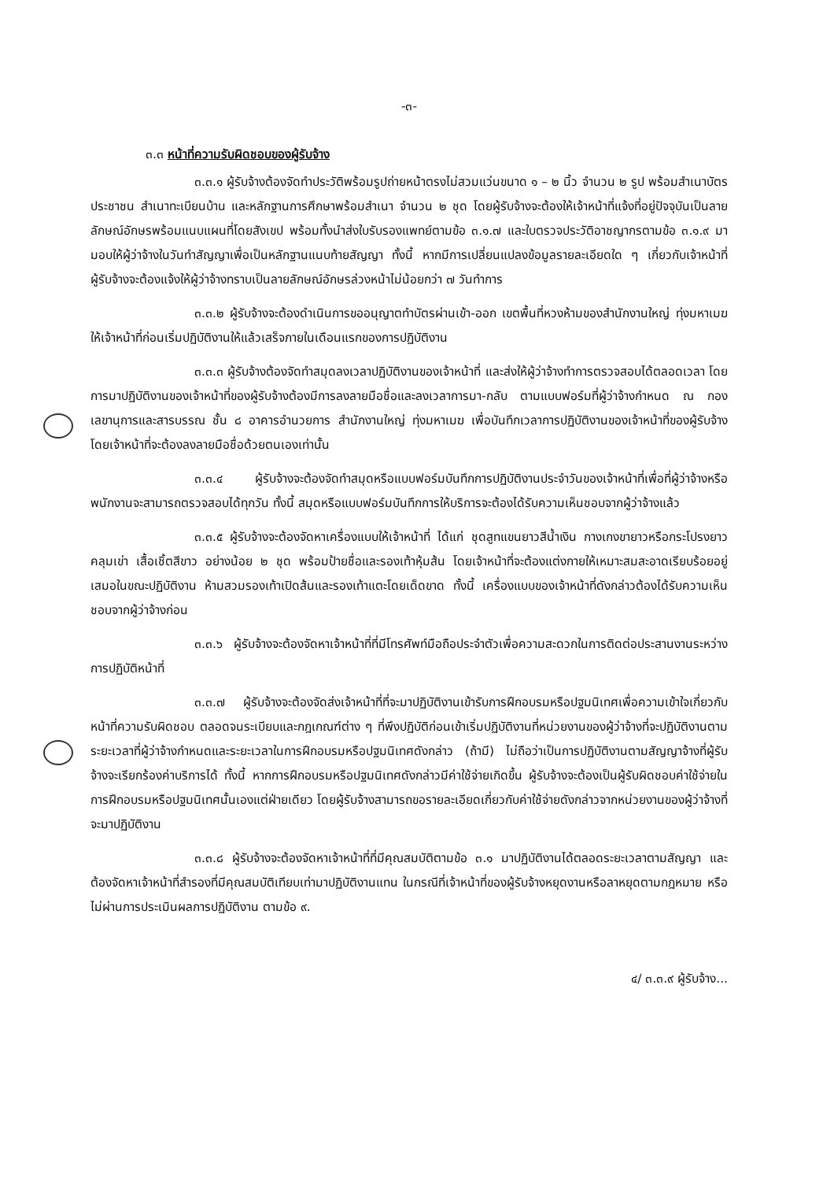-๓-
๓.๓ หน้าที่ความรับผิดชอบของผู้รับจ้าง
๓.๓.๑ ผู้รับจ้างต้องจัดทำประวัติพร้อมรูปถ่ายหน้าตรงไม่สวมแว่นขนาด ๑ – ๒ นิ้ว จำนวน ๒ รูป พร้อมสำเนาบัตรประชาชน สำเนาทะเบียนบ้าน และหลักฐานการศึกษาพร้อมสำเนา จำนวน ๒ ชุด โดยผู้รับจ้างจะต้องให้เจ้าหน้าที่แจ้งที่อยู่ปัจจุบันเป็นลายลักษณ์อักษรพร้อมแนบแผนที่โดยสังเขป พร้อมทั้งนำส่งใบรับรองแพทย์ตามข้อ ๓.๑.๗ และใบตรวจประวัติอาชญากรตามข้อ ๓.๑.๙ มามอบให้ผู้ว่าจ้างในวันทำสัญญาเพื่อเป็นหลักฐานแนบท้ายสัญญา ทั้งนี้ หากมีการเปลี่ยนแปลงข้อมูลรายละเอียดใด ๆ เกี่ยวกับเจ้าหน้าที่ ผู้รับจ้างจะต้องแจ้งให้ผู้ว่าจ้างทราบเป็นลายลักษณ์อักษรล่วงหน้าไม่น้อยกว่า ๗ วันทำการ
๓.๓.๒ ผู้รับจ้างจะต้องดำเนินการขออนุญาตทำบัตรผ่านเข้า-ออก เขตพื้นที่หวงห้ามของสำนักงานใหญ่ ทุ่งมหาเมฆ ให้เจ้าหน้าที่ก่อนเริ่มปฏิบัติงานให้แล้วเสร็จภายในเดือนแรกของการปฏิบัติงาน
๓.๓.๓ ผู้รับจ้างต้องจัดทำสมุดลงเวลาปฏิบัติงานของเจ้าหน้าที่ และส่งให้ผู้ว่าจ้างทำการตรวจสอบได้ตลอดเวลา โดยการมาปฏิบัติงานของเจ้าหน้าที่ของผู้รับจ้างต้องมีการลงลายมือชื่อและลงเวลาการมา-กลับ ตามแบบฟอร์มที่ผู้ว่าจ้างกำหนด ณ กองเลขานุการและสารบรรณ ชั้น ๘ อาคารอำนวยการ สำนักงานใหญ่ ทุ่งมหาเมฆ เพื่อบันทึกเวลาการปฏิบัติงานของเจ้าหน้าที่ของผู้รับจ้าง โดยเจ้าหน้าที่จะต้องลงลายมือชื่อด้วยตนเองเท่านั้น
๓.๓.๔ ผู้รับจ้างจะต้องจัดทำสมุดหรือแบบฟอร์มบันทึกการปฏิบัติงานประจำวันของเจ้าหน้าที่เพื่อที่ผู้ว่าจ้างหรือพนักงานจะสามารถตรวจสอบได้ทุกวัน ทั้งนี้ สมุดหรือแบบฟอร์มบันทึกการให้บริการจะต้องได้รับความเห็นชอบจากผู้ว่าจ้างแล้ว
๓.๓.๕ ผู้รับจ้างจะต้องจัดหาเครื่องแบบให้เจ้าหน้าที่ ได้แก่ ชุดสูทแขนยาวสีน้ำเงิน กางเกงขายาวหรือกระโปรงยาวคลุมเข่า เสื้อเชิ้ตสีขาว อย่างน้อย ๒ ชุด พร้อมป้ายชื่อและรองเท้าหุ้มส้น โดยเจ้าหน้าที่จะต้องแต่งกายให้เหมาะสมสะอาดเรียบร้อยอยู่เสมอในขณะปฏิบัติงาน ห้ามสวมรองเท้าเปิดส้นและรองเท้าแตะโดยเด็ดขาด ทั้งนี้ เครื่องแบบของเจ้าหน้าที่ดังกล่าวต้องได้รับความเห็นชอบจากผู้ว่าจ้างก่อน
๓.๓.๖ ผู้รับจ้างจะต้องจัดหาเจ้าหน้าที่ที่มีโทรศัพท์มือถือประจำตัวเพื่อความสะดวกในการติดต่อประสานงานระหว่างการปฏิบัติหน้าที่
๓.๓.๗ ผู้รับจ้างจะต้องจัดส่งเจ้าหน้าที่ที่จะมาปฏิบัติงานเข้ารับการฝึกอบรมหรือปฐมนิเทศเพื่อความเข้าใจเกี่ยวกับหน้าที่ความรับผิดชอบ ตลอดจนระเบียบและกฎเกณฑ์ต่าง ๆ ที่พึงปฏิบัติก่อนเข้าเริ่มปฏิบัติงานที่หน่วยงานของผู้ว่าจ้างที่จะปฏิบัติงานตามระยะเวลาที่ผู้ว่าจ้างกำหนดและระยะเวลาในการฝึกอบรมหรือปฐมนิเทศดังกล่าว (ถ้ามี) ไม่ถือว่าเป็นการปฏิบัติงานตามสัญญาจ้างที่ผู้รับจ้างจะเรียกร้องค่าบริการได้ ทั้งนี้ หากการฝึกอบรมหรือปฐมนิเทศดังกล่าวมีค่าใช้จ่ายเกิดขึ้น ผู้รับจ้างจะต้องเป็นผู้รับผิดชอบค่าใช้จ่ายในการฝึกอบรมหรือปฐมนิเทศนั้นเองแต่ฝ่ายเดียว โดยผู้รับจ้างสามารถขอรายละเอียดเกี่ยวกับค่าใช้จ่ายดังกล่าวจากหน่วยงานของผู้ว่าจ้างที่จะมาปฏิบัติงาน
๓.๓.๘ ผู้รับจ้างจะต้องจัดหาเจ้าหน้าที่ที่มีคุณสมบัติตามข้อ ๓.๑ มาปฏิบัติงานได้ตลอดระยะเวลาตามสัญญา และต้องจัดหาเจ้าหน้าที่สำรองที่มีคุณสมบัติเทียบเท่ามาปฏิบัติงานแทน ในกรณีที่เจ้าหน้าที่ของผู้รับจ้างหยุดงานหรือลาหยุดตามกฎหมาย หรือไม่ผ่านการประเมินผลการปฏิบัติงาน ตามข้อ ๙.
๔/ ๓.๓.๙ ผู้รับจ้าง...